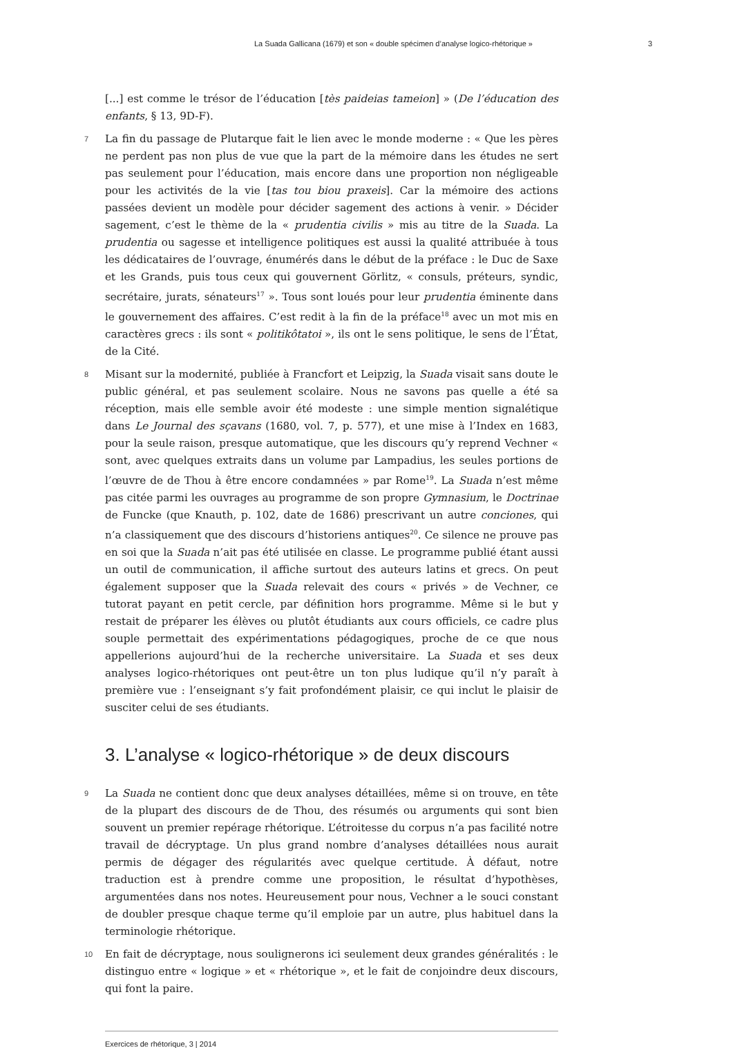La Suada Gallicana (1679) et son « double spécimen d’analyse logico-rhétorique » 3
[...] est comme le trésor de l’éducation [tès paideias tameion] » (De l’éducation des enfants, § 13, 9D-F).
7 La fin du passage de Plutarque fait le lien avec le monde moderne : « Que les pères ne perdent pas non plus de vue que la part de la mémoire dans les études ne sert pas seulement pour l’éducation, mais encore dans une proportion non négligeable pour les activités de la vie [tas tou biou praxeis]. Car la mémoire des actions passées devient un modèle pour décider sagement des actions à venir. » Décider sagement, c’est le thème de la « prudentia civilis » mis au titre de la Suada. La prudentia ou sagesse et intelligence politiques est aussi la qualité attribuée à tous les dédicataires de l’ouvrage, énumérés dans le début de la préface : le Duc de Saxe et les Grands, puis tous ceux qui gouvernent Görlitz, « consuls, préteurs, syndic, secrétaire, jurats, sénateurs<sup>17</sup> ». Tous sont loués pour leur prudentia éminente dans le gouvernement des affaires. C’est redit à la fin de la préface<sup>18</sup> avec un mot mis en caractères grecs : ils sont « politikôtatoi », ils ont le sens politique, le sens de l’État, de la Cité.
8 Misant sur la modernité, publiée à Francfort et Leipzig, la Suada visait sans doute le public général, et pas seulement scolaire. Nous ne savons pas quelle a été sa réception, mais elle semble avoir été modeste : une simple mention signalétique dans Le Journal des sçavans (1680, vol. 7, p. 577), et une mise à l’Index en 1683, pour la seule raison, presque automatique, que les discours qu’y reprend Vechner « sont, avec quelques extraits dans un volume par Lampadius, les seules portions de l’œuvre de de Thou à être encore condamnées » par Rome<sup>19</sup>. La Suada n’est même pas citée parmi les ouvrages au programme de son propre Gymnasium, le Doctrinae de Funcke (que Knauth, p. 102, date de 1686) prescrivant un autre conciones, qui n’a classiquement que des discours d’historiens antiques<sup>20</sup>. Ce silence ne prouve pas en soi que la Suada n’ait pas été utilisée en classe. Le programme publié étant aussi un outil de communication, il affiche surtout des auteurs latins et grecs. On peut également supposer que la Suada relevait des cours « privés » de Vechner, ce tutorat payant en petit cercle, par définition hors programme. Même si le but y restait de préparer les élèves ou plutôt étudiants aux cours officiels, ce cadre plus souple permettait des expérimentations pédagogiques, proche de ce que nous appellerions aujourd’hui de la recherche universitaire. La Suada et ses deux analyses logico-rhétoriques ont peut-être un ton plus ludique qu’il n’y paraît à première vue : l’enseignant s’y fait profondément plaisir, ce qui inclut le plaisir de susciter celui de ses étudiants.
3. L’analyse « logico-rhétorique » de deux discours
9 La Suada ne contient donc que deux analyses détaillées, même si on trouve, en tête de la plupart des discours de de Thou, des résumés ou arguments qui sont bien souvent un premier repérage rhétorique. L’étroitesse du corpus n’a pas facilité notre travail de décryptage. Un plus grand nombre d’analyses détaillées nous aurait permis de dégager des régularités avec quelque certitude. À défaut, notre traduction est à prendre comme une proposition, le résultat d’hypothèses, argumentées dans nos notes. Heureusement pour nous, Vechner a le souci constant de doubler presque chaque terme qu’il emploie par un autre, plus habituel dans la terminologie rhétorique.
10 En fait de décryptage, nous soulignerons ici seulement deux grandes généralités : le distinguo entre « logique » et « rhétorique », et le fait de conjoindre deux discours, qui font la paire.
Exercices de rhétorique, 3 | 2014